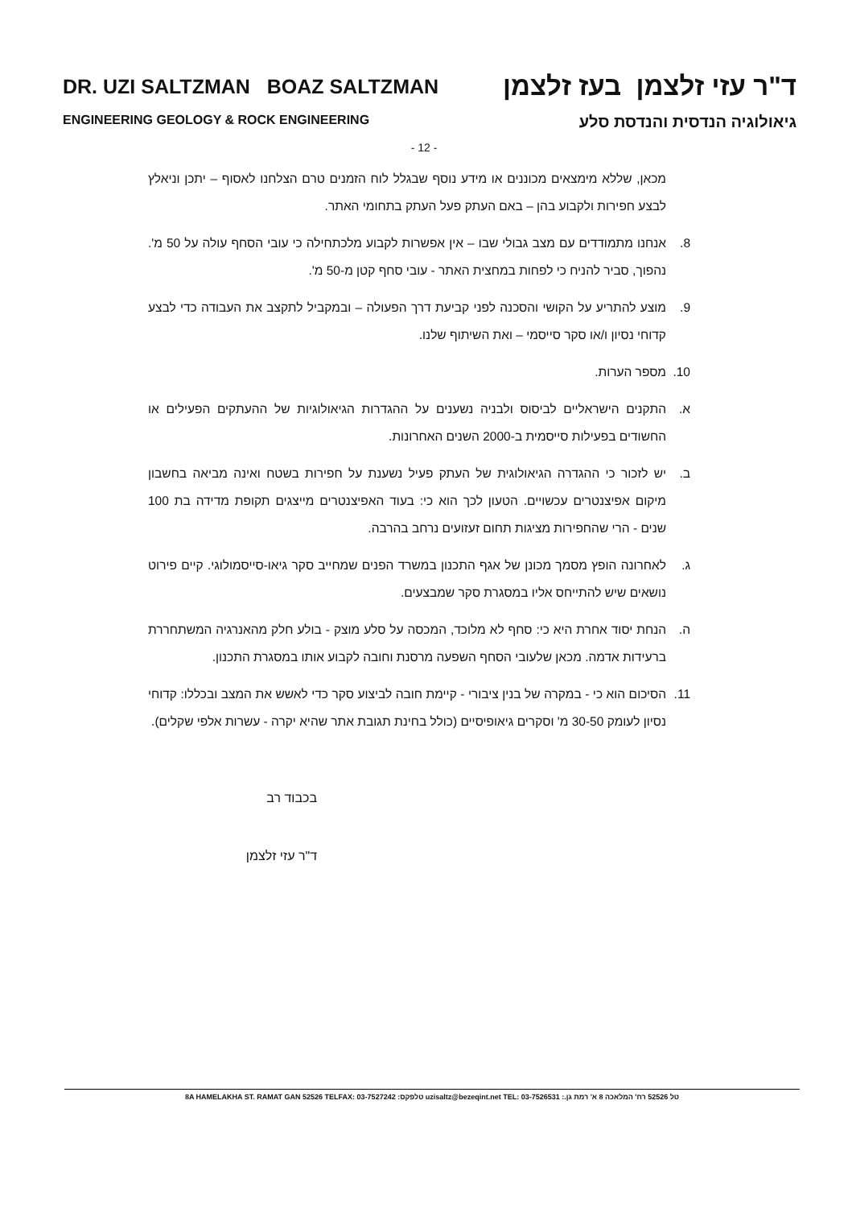DR. UZI SALTZMAN BOAZ SALTZMAN ד"ר עזי זלצמן בעז זלצמן
ENGINEERING GEOLOGY & ROCK ENGINEERING גיאולוגיה הנדסית והנדסת סלע
- 12 -
מכאן, שללא מימצאים מכוננים או מידע נוסף שבגלל לוח הזמנים טרם הצלחנו לאסוף – יתכן וניאלץ לבצע חפירות ולקבוע בהן – באם העתק פעל העתק בתחומי האתר.
8. אנחנו מתמודדים עם מצב גבולי שבו – אין אפשרות לקבוע מלכתחילה כי עובי הסחף עולה על 50 מ'. נהפוך, סביר להניח כי לפחות במחצית האתר - עובי סחף קטן מ-50 מ'.
9. מוצע להתריע על הקושי והסכנה לפני קביעת דרך הפעולה – ובמקביל לתקצב את העבודה כדי לבצע קדוחי נסיון ו/או סקר סייסמי – ואת השיתוף שלנו.
10. מספר הערות.
א. התקנים הישראליים לביסוס ולבניה נשענים על ההגדרות הגיאולוגיות של ההעתקים הפעילים או החשודים בפעילות סייסמית ב-2000 השנים האחרונות.
ב. יש לזכור כי ההגדרה הגיאולוגית של העתק פעיל נשענת על חפירות בשטח ואינה מביאה בחשבון מיקום אפיצנטרים עכשויים. הטעון לכך הוא כי: בעוד האפיצנטרים מייצגים תקופת מדידה בת 100 שנים - הרי שהחפירות מציגות תחום זעזועים נרחב בהרבה.
ג. לאחרונה הופץ מסמך מכונן של אגף התכנון במשרד הפנים שמחייב סקר גיאו-סייסמולוגי. קיים פירוט נושאים שיש להתייחס אליו במסגרת סקר שמבצעים.
ה. הנחת יסוד אחרת היא כי: סחף לא מלוכד, המכסה על סלע מוצק - בולע חלק מהאנרגיה המשתחררת ברעידות אדמה. מכאן שלעובי הסחף השפעה מרסנת וחובה לקבוע אותו במסגרת התכנון.
11. הסיכום הוא כי - במקרה של בנין ציבורי - קיימת חובה לביצוע סקר כדי לאשש את המצב ובכללו: קדוחי נסיון לעומק 30-50 מ' וסקרים גיאופיסיים (כולל בחינת תגובת אתר שהיא יקרה - עשרות אלפי שקלים).
בכבוד רב
ד"ר עזי זלצמן
8A HAMELAKHA ST. RAMAT GAN 52526 TELFAX: 03-7527242 :טלפקס uzisaltz@bezeqint.net TEL: 03-7526531 :.טל 52526 רח' המלאכה 8 א' רמת גן